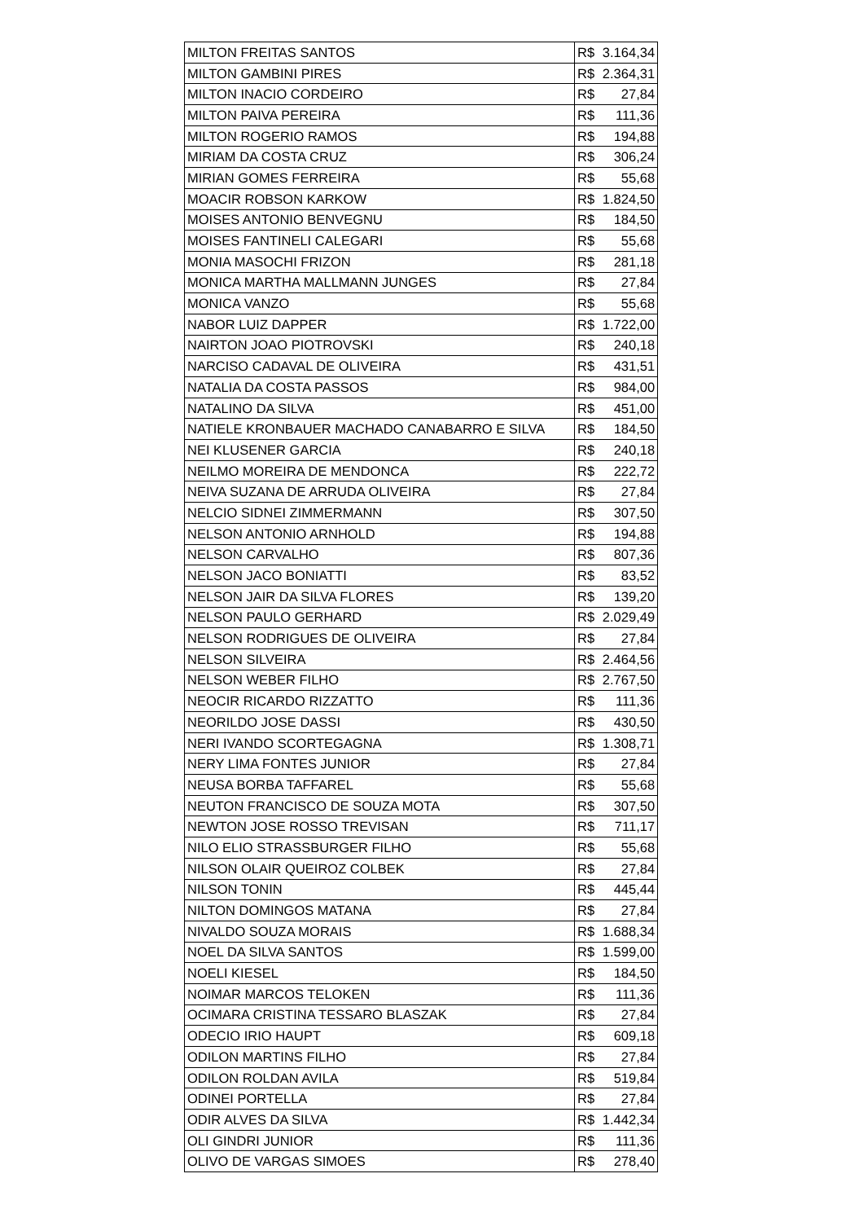| MILTON FREITAS SANTOS | R$ | 3.164,34 |
| MILTON GAMBINI PIRES | R$ | 2.364,31 |
| MILTON INACIO CORDEIRO | R$ | 27,84 |
| MILTON PAIVA PEREIRA | R$ | 111,36 |
| MILTON ROGERIO RAMOS | R$ | 194,88 |
| MIRIAM DA COSTA CRUZ | R$ | 306,24 |
| MIRIAN GOMES FERREIRA | R$ | 55,68 |
| MOACIR ROBSON KARKOW | R$ | 1.824,50 |
| MOISES ANTONIO BENVEGNU | R$ | 184,50 |
| MOISES FANTINELI CALEGARI | R$ | 55,68 |
| MONIA MASOCHI FRIZON | R$ | 281,18 |
| MONICA MARTHA MALLMANN JUNGES | R$ | 27,84 |
| MONICA VANZO | R$ | 55,68 |
| NABOR LUIZ DAPPER | R$ | 1.722,00 |
| NAIRTON JOAO PIOTROVSKI | R$ | 240,18 |
| NARCISO CADAVAL DE OLIVEIRA | R$ | 431,51 |
| NATALIA DA COSTA PASSOS | R$ | 984,00 |
| NATALINO DA SILVA | R$ | 451,00 |
| NATIELE KRONBAUER MACHADO CANABARRO E SILVA | R$ | 184,50 |
| NEI KLUSENER GARCIA | R$ | 240,18 |
| NEILMO MOREIRA DE MENDONCA | R$ | 222,72 |
| NEIVA SUZANA DE ARRUDA OLIVEIRA | R$ | 27,84 |
| NELCIO SIDNEI ZIMMERMANN | R$ | 307,50 |
| NELSON ANTONIO ARNHOLD | R$ | 194,88 |
| NELSON CARVALHO | R$ | 807,36 |
| NELSON JACO BONIATTI | R$ | 83,52 |
| NELSON JAIR DA SILVA FLORES | R$ | 139,20 |
| NELSON PAULO GERHARD | R$ | 2.029,49 |
| NELSON RODRIGUES DE OLIVEIRA | R$ | 27,84 |
| NELSON SILVEIRA | R$ | 2.464,56 |
| NELSON WEBER FILHO | R$ | 2.767,50 |
| NEOCIR RICARDO RIZZATTO | R$ | 111,36 |
| NEORILDO JOSE DASSI | R$ | 430,50 |
| NERI IVANDO SCORTEGAGNA | R$ | 1.308,71 |
| NERY LIMA FONTES JUNIOR | R$ | 27,84 |
| NEUSA BORBA TAFFAREL | R$ | 55,68 |
| NEUTON FRANCISCO DE SOUZA MOTA | R$ | 307,50 |
| NEWTON JOSE ROSSO TREVISAN | R$ | 711,17 |
| NILO ELIO STRASSBURGER FILHO | R$ | 55,68 |
| NILSON OLAIR QUEIROZ COLBEK | R$ | 27,84 |
| NILSON TONIN | R$ | 445,44 |
| NILTON DOMINGOS MATANA | R$ | 27,84 |
| NIVALDO SOUZA MORAIS | R$ | 1.688,34 |
| NOEL DA SILVA SANTOS | R$ | 1.599,00 |
| NOELI KIESEL | R$ | 184,50 |
| NOIMAR MARCOS TELOKEN | R$ | 111,36 |
| OCIMARA CRISTINA TESSARO BLASZAK | R$ | 27,84 |
| ODECIO IRIO HAUPT | R$ | 609,18 |
| ODILON MARTINS FILHO | R$ | 27,84 |
| ODILON ROLDAN AVILA | R$ | 519,84 |
| ODINEI PORTELLA | R$ | 27,84 |
| ODIR ALVES DA SILVA | R$ | 1.442,34 |
| OLI GINDRI JUNIOR | R$ | 111,36 |
| OLIVO DE VARGAS SIMOES | R$ | 278,40 |